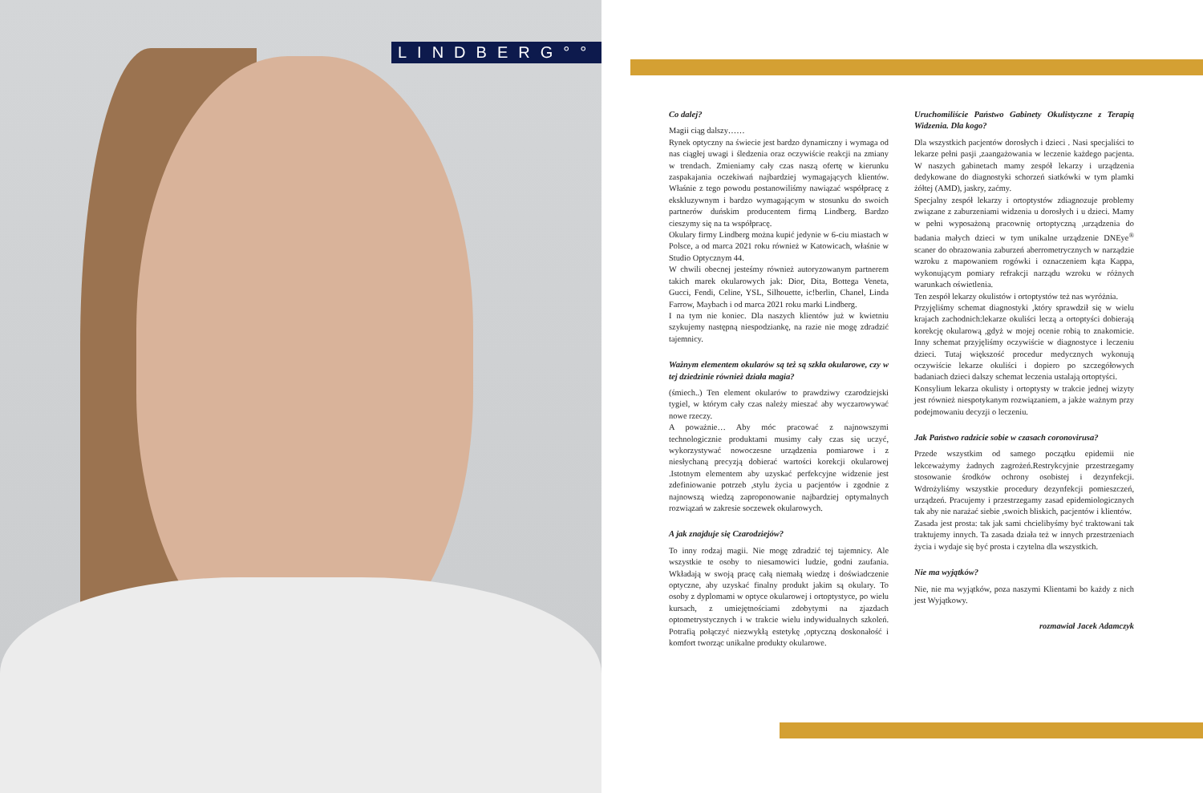LINDBERG°°
Co dalej?
Magii ciąg dalszy……
Rynek optyczny na świecie jest bardzo dynamiczny i wymaga od nas ciągłej uwagi i śledzenia oraz oczywiście reakcji na zmiany w trendach. Zmieniamy cały czas naszą ofertę w kierunku zaspakajania oczekiwań najbardziej wymagających klientów. Właśnie z tego powodu postanowiliśmy nawiązać współpracę z ekskluzywnym i bardzo wymagającym w stosunku do swoich partnerów duńskim producentem firmą Lindberg. Bardzo cieszymy się na ta współpracę.
Okulary firmy Lindberg można kupić jedynie w 6-ciu miastach w Polsce, a od marca 2021 roku również w Katowicach, właśnie w Studio Optycznym 44.
W chwili obecnej jesteśmy również autoryzowanym partnerem takich marek okularowych jak: Dior, Dita, Bottega Veneta, Gucci, Fendi, Celine, YSL, Silhouette, ic!berlin, Chanel, Linda Farrow, Maybach i od marca 2021 roku marki Lindberg.
I na tym nie koniec. Dla naszych klientów już w kwietniu szykujemy następną niespodziankę, na razie nie mogę zdradzić tajemnicy.
Ważnym elementem okularów są też są szkła okularowe, czy w tej dziedzinie również działa magia?
(śmiech..) Ten element okularów to prawdziwy czarodziejski tygiel, w którym cały czas należy mieszać aby wyczarowywać nowe rzeczy.
A poważnie… Aby móc pracować z najnowszymi technologicznie produktami musimy cały czas się uczyć, wykorzystywać nowoczesne urządzenia pomiarowe i z niesłychaną precyzją dobierać wartości korekcji okularowej .Istotnym elementem aby uzyskać perfekcyjne widzenie jest zdefiniowanie potrzeb ,stylu życia u pacjentów i zgodnie z najnowszą wiedzą zaproponowanie najbardziej optymalnych rozwiązań w zakresie soczewek okularowych.
A jak znajduje się Czarodziejów?
To inny rodzaj magii. Nie mogę zdradzić tej tajemnicy. Ale wszystkie te osoby to niesamowici ludzie, godni zaufania. Wkładają w swoją pracę całą niemałą wiedzę i doświadczenie optyczne, aby uzyskać finalny produkt jakim są okulary. To osoby z dyplomami w optyce okularowej i ortoptystyce, po wielu kursach, z umiejętnościami zdobytymi na zjazdach optometrystycznych i w trakcie wielu indywidualnych szkoleń. Potrafią połączyć niezwykłą estetykę ,optyczną doskonałość i komfort tworząc unikalne produkty okularowe.
Uruchomiliście Państwo Gabinety Okulistyczne z Terapią Widzenia. Dla kogo?
Dla wszystkich pacjentów dorosłych i dzieci . Nasi specjaliści to lekarze pełni pasji ,zaangażowania w leczenie każdego pacjenta. W naszych gabinetach mamy zespół lekarzy i urządzenia dedykowane do diagnostyki schorzeń siatkówki w tym plamki żółtej (AMD), jaskry, zaćmy.
Specjalny zespół lekarzy i ortoptystów zdiagnozuje problemy związane z zaburzeniami widzenia u dorosłych i u dzieci. Mamy w pełni wyposażoną pracownię ortoptyczną ,urządzenia do badania małych dzieci w tym unikalne urządzenie DNEye<sup>®</sup> scaner do obrazowania zaburzeń aberrometrycznych w narządzie wzroku z mapowaniem rogówki i oznaczeniem kąta Kappa, wykonującym pomiary refrakcji narządu wzroku w różnych warunkach oświetlenia.
Ten zespół lekarzy okulistów i ortoptystów też nas wyróżnia.
Przyjęliśmy schemat diagnostyki ,który sprawdził się w wielu krajach zachodnich:lekarze okuliści leczą a ortoptyści dobierają korekcję okularową ,gdyż w mojej ocenie robią to znakomicie. Inny schemat przyjęliśmy oczywiście w diagnostyce i leczeniu dzieci. Tutaj większość procedur medycznych wykonują oczywiście lekarze okuliści i dopiero po szczegółowych badaniach dzieci dalszy schemat leczenia ustalają ortoptyści.
Konsylium lekarza okulisty i ortoptysty w trakcie jednej wizyty jest również niespotykanym rozwiązaniem, a jakże ważnym przy podejmowaniu decyzji o leczeniu.
Jak Państwo radzicie sobie w czasach coronovirusa?
Przede wszystkim od samego początku epidemii nie lekceważymy żadnych zagrożeń.Restrykcyjnie przestrzegamy stosowanie środków ochrony osobistej i dezynfekcji. Wdrożyliśmy wszystkie procedury dezynfekcji pomieszczeń, urządzeń. Pracujemy i przestrzegamy zasad epidemiologicznych tak aby nie narażać siebie ,swoich bliskich, pacjentów i klientów.
Zasada jest prosta: tak jak sami chcielibyśmy być traktowani tak traktujemy innych. Ta zasada działa też w innych przestrzeniach życia i wydaje się być prosta i czytelna dla wszystkich.
Nie ma wyjątków?
Nie, nie ma wyjątków, poza naszymi Klientami bo każdy z nich jest Wyjątkowy.
rozmawiał Jacek Adamczyk